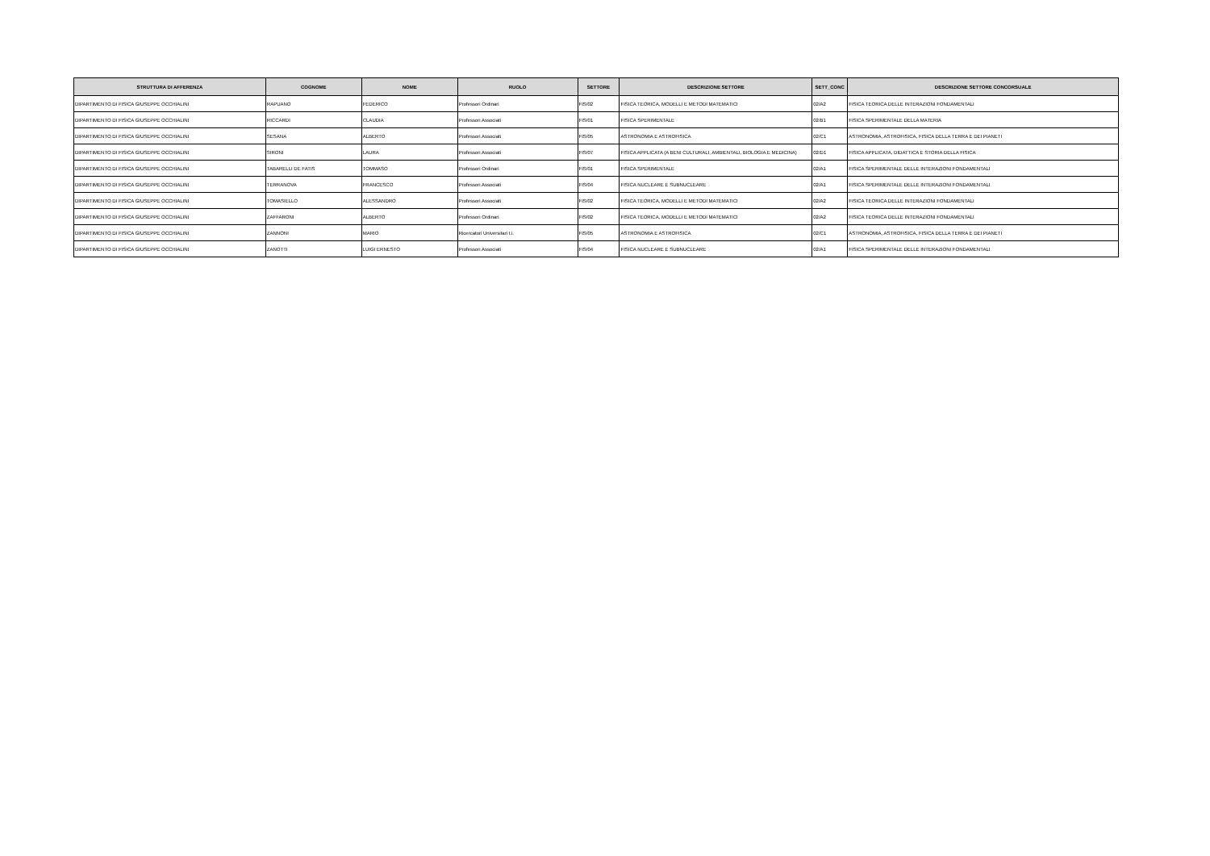| STRUTTURA DI AFFERENZA | COGNOME | NOME | RUOLO | SETTORE | DESCRIZIONE SETTORE | SETT_CONC | DESCRIZIONE SETTORE CONCORSUALE |
| --- | --- | --- | --- | --- | --- | --- | --- |
| DIPARTIMENTO DI FISICA GIUSEPPE OCCHIALINI | RAPUANO | FEDERICO | Professori Ordinari | FIS/02 | FISICA TEORICA, MODELLI E METODI MATEMATICI | 02/A2 | FISICA TEORICA DELLE INTERAZIONI FONDAMENTALI |
| DIPARTIMENTO DI FISICA GIUSEPPE OCCHIALINI | RICCARDI | CLAUDIA | Professori Associati | FIS/01 | FISICA SPERIMENTALE | 02/B1 | FISICA SPERIMENTALE DELLA MATERIA |
| DIPARTIMENTO DI FISICA GIUSEPPE OCCHIALINI | SESANA | ALBERTO | Professori Associati | FIS/05 | ASTRONOMIA E ASTROFISICA | 02/C1 | ASTRONOMIA, ASTROFISICA, FISICA DELLA TERRA E DEI PIANETI |
| DIPARTIMENTO DI FISICA GIUSEPPE OCCHIALINI | SIRONI | LAURA | Professori Associati | FIS/07 | FISICA APPLICATA (A BENI CULTURALI, AMBIENTALI, BIOLOGIA E MEDICINA) | 02/D1 | FISICA APPLICATA, DIDATTICA E STORIA DELLA FISICA |
| DIPARTIMENTO DI FISICA GIUSEPPE OCCHIALINI | TABARELLI DE FATIS | TOMMASO | Professori Ordinari | FIS/01 | FISICA SPERIMENTALE | 02/A1 | FISICA SPERIMENTALE DELLE INTERAZIONI FONDAMENTALI |
| DIPARTIMENTO DI FISICA GIUSEPPE OCCHIALINI | TERRANOVA | FRANCESCO | Professori Associati | FIS/04 | FISICA NUCLEARE E SUBNUCLEARE | 02/A1 | FISICA SPERIMENTALE DELLE INTERAZIONI FONDAMENTALI |
| DIPARTIMENTO DI FISICA GIUSEPPE OCCHIALINI | TOMASIELLO | ALESSANDRO | Professori Associati | FIS/02 | FISICA TEORICA, MODELLI E METODI MATEMATICI | 02/A2 | FISICA TEORICA DELLE INTERAZIONI FONDAMENTALI |
| DIPARTIMENTO DI FISICA GIUSEPPE OCCHIALINI | ZAFFARONI | ALBERTO | Professori Ordinari | FIS/02 | FISICA TEORICA, MODELLI E METODI MATEMATICI | 02/A2 | FISICA TEORICA DELLE INTERAZIONI FONDAMENTALI |
| DIPARTIMENTO DI FISICA GIUSEPPE OCCHIALINI | ZANNONI | MARIO | Ricercatori Universitari t.i. | FIS/05 | ASTRONOMIA E ASTROFISICA | 02/C1 | ASTRONOMIA, ASTROFISICA, FISICA DELLA TERRA E DEI PIANETI |
| DIPARTIMENTO DI FISICA GIUSEPPE OCCHIALINI | ZANOTTI | LUIGI ERNESTO | Professori Associati | FIS/04 | FISICA NUCLEARE E SUBNUCLEARE | 02/A1 | FISICA SPERIMENTALE DELLE INTERAZIONI FONDAMENTALI |